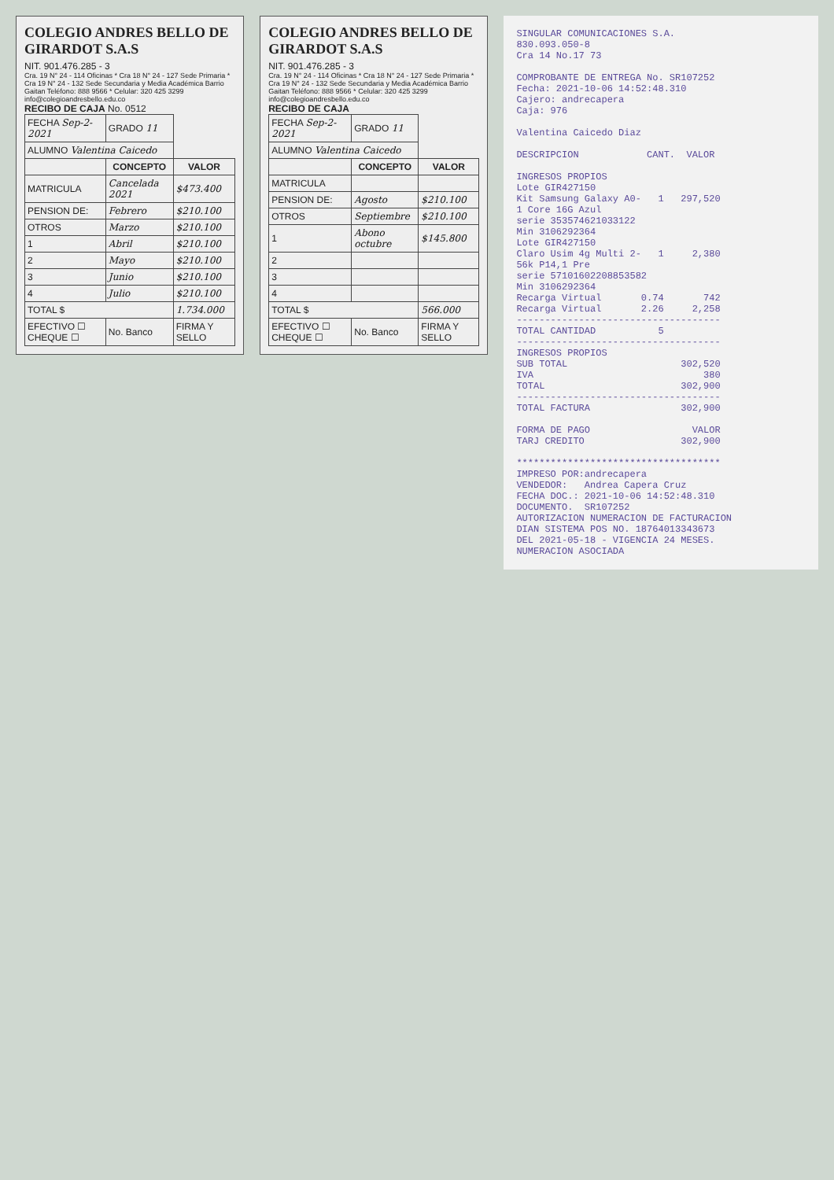COLEGIO ANDRES BELLO DE GIRARDOT S.A.S
NIT. 901.476.285 - 3
Cra. 19 N° 24 - 114 Oficinas * Cra 18 N° 24 - 127 Sede Primaria * Cra 19 N° 24 - 132 Sede Secundaria y Media Académica Barrio Gaitan Teléfono: 888 9566 * Celular: 320 425 3299 info@colegioandresbello.edu.co
RECIBO DE CAJA No. 0512
| FECHA Sep-2-2021 | GRADO 11 | |
| ALUMNO Valentina Caicedo | | |
| | CONCEPTO | VALOR |
| MATRICULA | Cancelada 2021 | $473.400 |
| PENSION DE: | Febrero | $210.100 |
| OTROS | Marzo | $210.100 |
| 1 | Abril | $210.100 |
| 2 | Mayo | $210.100 |
| 3 | Junio | $210.100 |
| 4 | Julio | $210.100 |
| TOTAL $ | | 1.734.000 |
| EFECTIVO ☐ CHEQUE ☐ | No. Banco | FIRMA Y SELLO |
COLEGIO ANDRES BELLO DE GIRARDOT S.A.S
NIT. 901.476.285 - 3
Cra. 19 N° 24 - 114 Oficinas * Cra 18 N° 24 - 127 Sede Primaria * Cra 19 N° 24 - 132 Sede Secundaria y Media Académica Barrio Gaitan Teléfono: 888 9566 * Celular: 320 425 3299 info@colegioandresbello.edu.co
RECIBO DE CAJA
| FECHA Sep-2-2021 | GRADO 11 | |
| ALUMNO Valentina Caicedo | | |
| | CONCEPTO | VALOR |
| MATRICULA | | |
| PENSION DE: | Agosto | $210.100 |
| OTROS | Septiembre | $210.100 |
| 1 | Abono octubre | $145.800 |
| 2 | | |
| 3 | | |
| 4 | | |
| TOTAL $ | | 566.000 |
| EFECTIVO ☐ CHEQUE ☐ | No. Banco | FIRMA Y SELLO |
SINGULAR COMUNICACIONES S.A. 830.093.050-8 Cra 14 No.17 73 COMPROBANTE DE ENTREGA No. SR107252 Fecha: 2021-10-06 14:52:48.310 Cajero: andrecapera Caja: 976 Valentina Caicedo Diaz DESCRIPCION CANT. VALOR INGRESOS PROPIOS Lote GIR427150 Kit Samsung Galaxy A0- 1 297,520 1 Core 16G Azul serie 353574621033122 Min 3106292364 Lote GIR427150 Claro Usim 4g Multi 2- 1 2,380 56k P14,1 Pre serie 57101602208853582 Min 3106292364 Recarga Virtual 0.74 742 Recarga Virtual 2.26 2,258 ------------------------------------ TOTAL CANTIDAD 5 ------------------------------------ INGRESOS PROPIOS SUB TOTAL 302,520 IVA 380 TOTAL 302,900 ------------------------------------ TOTAL FACTURA 302,900 FORMA DE PAGO VALOR TARJ CREDITO 302,900 ************************************ IMPRESO POR:andrecapera VENDEDOR: Andrea Capera Cruz FECHA DOC.: 2021-10-06 14:52:48.310 DOCUMENTO. SR107252 AUTORIZACION NUMERACION DE FACTURACION DIAN SISTEMA POS NO. 18764013343673 DEL 2021-05-18 - VIGENCIA 24 MESES. NUMERACION ASOCIADA